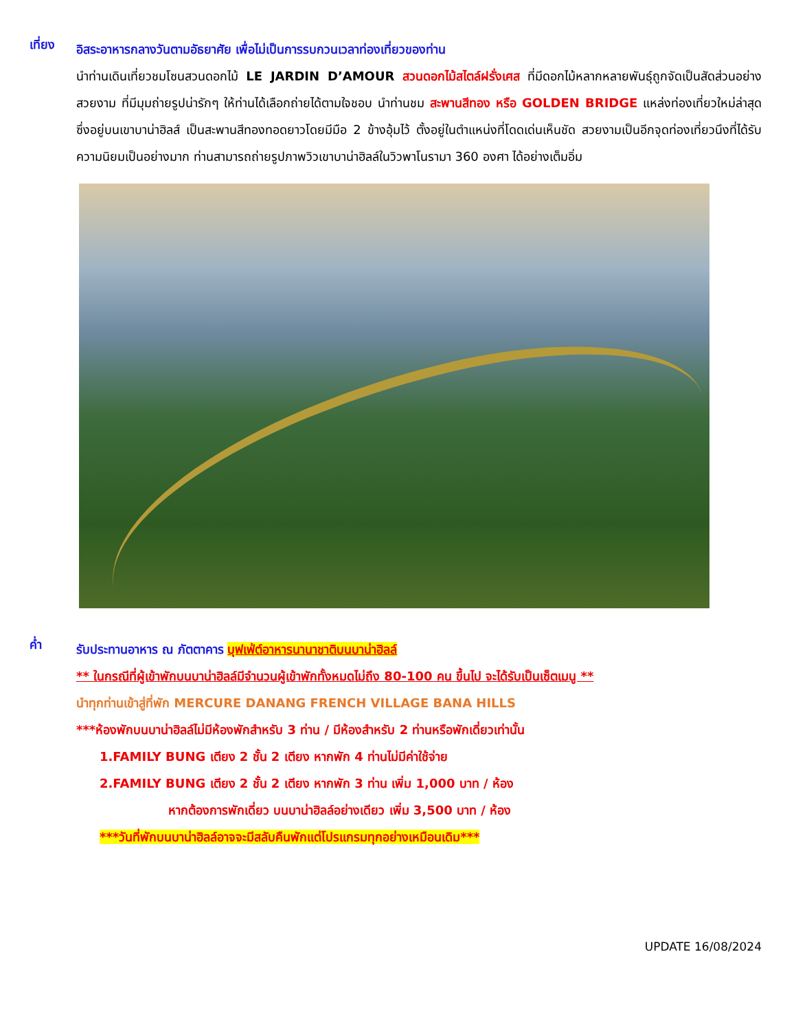เที่ยง
อิสระอาหารกลางวันตามอัธยาศัย เพื่อไม่เป็นการรบกวนเวลาท่องเที่ยวของท่าน
นำท่านเดินเที่ยวชมโซนสวนดอกไม้ LE JARDIN D’AMOUR สวนดอกไม้สไตล์ฝรั่งเศส ที่มีดอกไม้หลากหลายพันธุ์ถูกจัดเป็นสัดส่วนอย่างสวยงาม ที่มีมุมถ่ายรูปน่ารักๆ ให้ท่านได้เลือกถ่ายได้ตามใจชอบ นำท่านชม สะพานสีทอง หรือ GOLDEN BRIDGE แหล่งท่องเที่ยวใหม่ล่าสุดซึ่งอยู่บนเขาบาน่าฮิลส์ เป็นสะพานสีทองทอดยาวโดยมีมือ 2 ข้างอุ้มไว้ ตั้งอยู่ในตำแหน่งที่โดดเด่นเห็นชัด สวยงามเป็นอีกจุดท่องเที่ยวนึงที่ได้รับความนิยมเป็นอย่างมาก ท่านสามารถถ่ายรูปภาพวิวเขาบาน่าฮิลล์ในวิวพาโนรามา 360 องศา ได้อย่างเต็มอิ่ม
ค่ำ
รับประทานอาหาร ณ ภัตตาคาร บุฟเฟ่ต์อาหารนานาชาติบนบาน่าฮิลล์
** ในกรณีที่ผู้เข้าพักบนบาน่าฮิลล์มีจำนวนผู้เข้าพักทั้งหมดไม่ถึง 80-100 คน ขึ้นไป จะได้รับเป็นเซ็ตเมนู **
นำทุกท่านเข้าสู่ที่พัก MERCURE DANANG FRENCH VILLAGE BANA HILLS
***ห้องพักบนบาน่าฮิลล์ไม่มีห้องพักสำหรับ 3 ท่าน / มีห้องสำหรับ 2 ท่านหรือพักเดี่ยวเท่านั้น
1.FAMILY BUNG เตียง 2 ชั้น 2 เตียง หากพัก 4 ท่านไม่มีค่าใช้จ่าย
2.FAMILY BUNG เตียง 2 ชั้น 2 เตียง หากพัก 3 ท่าน เพิ่ม 1,000 บาท / ห้อง
หากต้องการพักเดี่ยว บนบาน่าฮิลล์อย่างเดียว เพิ่ม 3,500 บาท / ห้อง
***วันที่พักบนบาน่าฮิลล์อาจจะมีสลับคืนพักแต่โปรแกรมทุกอย่างเหมือนเดิม***
UPDATE 16/08/2024